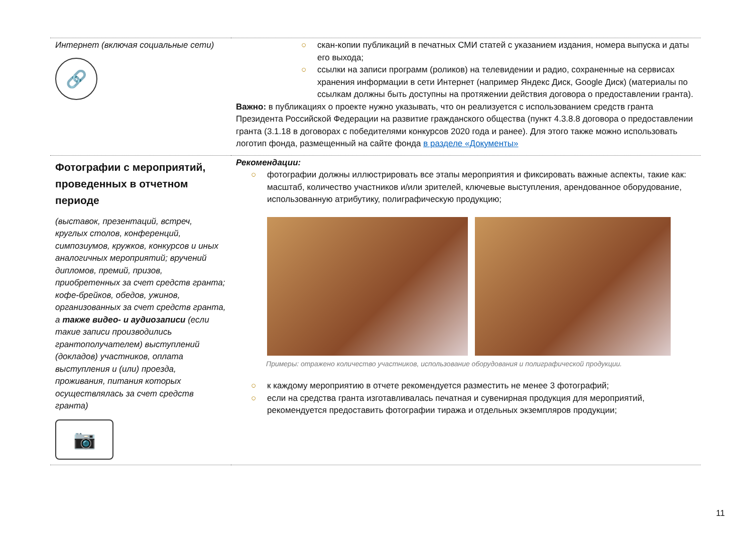| Интернет (включая социальные сети) 🔗 | ○ скан-копии публикаций в печатных СМИ статей с указанием издания, номера выпуска и даты его выхода; ○ ссылки на записи программ (роликов) на телевидении и радио, сохраненные на сервисах хранения информации в сети Интернет (например Яндекс Диск, Google Диск) (материалы по ссылкам должны быть доступны на протяжении действия договора о предоставлении гранта). Важно: в публикациях о проекте нужно указывать, что он реализуется с использованием средств гранта Президента Российской Федерации на развитие гражданского общества (пункт 4.3.8.8 договора о предоставлении гранта (3.1.18 в договорах с победителями конкурсов 2020 года и ранее). Для этого также можно использовать логотип фонда, размещенный на сайте фонда в разделе «Документы» |
| Фотографии с мероприятий, проведенных в отчетном периоде (выставок, презентаций, встреч, круглых столов, конференций, симпозиумов, кружков, конкурсов и иных аналогичных мероприятий; вручений дипломов, премий, призов, приобретенных за счет средств гранта; кофе-брейков, обедов, ужинов, организованных за счет средств гранта, а также видео- и аудиозаписи (если такие записи производились грантополучателем) выступлений (докладов) участников, оплата выступления и (или) проезда, проживания, питания которых осуществлялась за счет средств гранта) 📷 | Рекомендации: ○ фотографии должны иллюстрировать все этапы мероприятия и фиксировать важные аспекты, такие как: масштаб, количество участников и/или зрителей, ключевые выступления, арендованное оборудование, использованную атрибутику, полиграфическую продукцию; Примеры: отражено количество участников, использование оборудования и полиграфической продукции. ○ к каждому мероприятию в отчете рекомендуется разместить не менее 3 фотографий; ○ если на средства гранта изготавливалась печатная и сувенирная продукция для мероприятий, рекомендуется предоставить фотографии тиража и отдельных экземпляров продукции; |
11